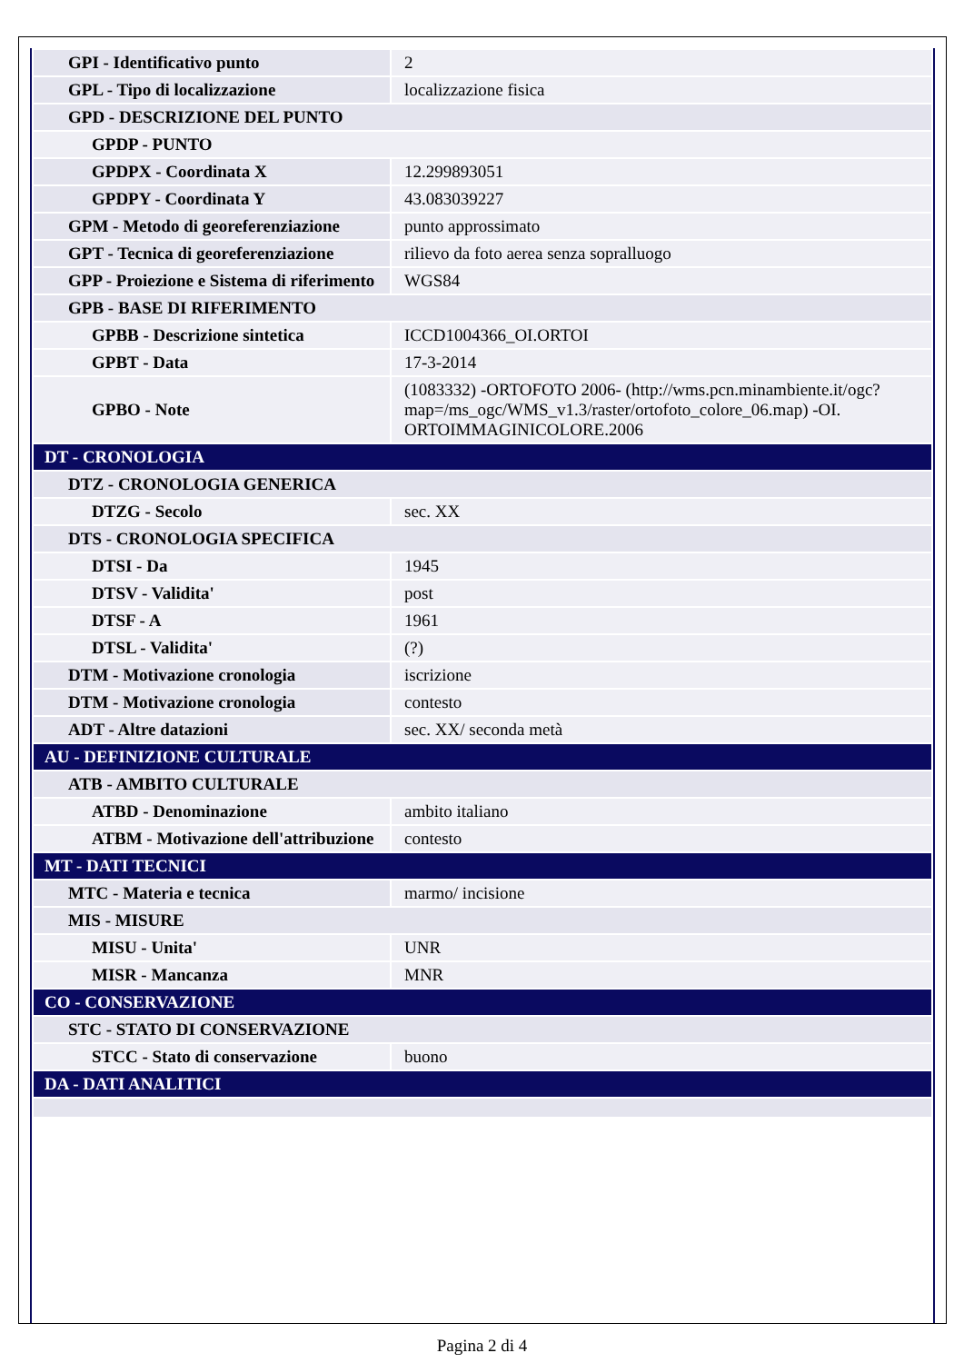| GPI - Identificativo punto | 2 |
| GPL - Tipo di localizzazione | localizzazione fisica |
| GPD - DESCRIZIONE DEL PUNTO | |
| GPDP - PUNTO | |
| GPDPX - Coordinata X | 12.299893051 |
| GPDPY - Coordinata Y | 43.083039227 |
| GPM - Metodo di georeferenziazione | punto approssimato |
| GPT - Tecnica di georeferenziazione | rilievo da foto aerea senza sopralluogo |
| GPP - Proiezione e Sistema di riferimento | WGS84 |
| GPB - BASE DI RIFERIMENTO | |
| GPBB - Descrizione sintetica | ICCD1004366_OI.ORTOI |
| GPBT - Data | 17-3-2014 |
| GPBO - Note | (1083332) -ORTOFOTO 2006- (http://wms.pcn.minambiente.it/ogc?map=/ms_ogc/WMS_v1.3/raster/ortofoto_colore_06.map) -OI. ORTOIMMAGINICOLORE.2006 |
| DT - CRONOLOGIA | |
| DTZ - CRONOLOGIA GENERICA | |
| DTZG - Secolo | sec. XX |
| DTS - CRONOLOGIA SPECIFICA | |
| DTSI - Da | 1945 |
| DTSV - Validita' | post |
| DTSF - A | 1961 |
| DTSL - Validita' | (?) |
| DTM - Motivazione cronologia | iscrizione |
| DTM - Motivazione cronologia | contesto |
| ADT - Altre datazioni | sec. XX/ seconda metà |
| AU - DEFINIZIONE CULTURALE | |
| ATB - AMBITO CULTURALE | |
| ATBD - Denominazione | ambito italiano |
| ATBM - Motivazione dell'attribuzione | contesto |
| MT - DATI TECNICI | |
| MTC - Materia e tecnica | marmo/ incisione |
| MIS - MISURE | |
| MISU - Unita' | UNR |
| MISR - Mancanza | MNR |
| CO - CONSERVAZIONE | |
| STC - STATO DI CONSERVAZIONE | |
| STCC - Stato di conservazione | buono |
| DA - DATI ANALITICI | |
Pagina 2 di 4